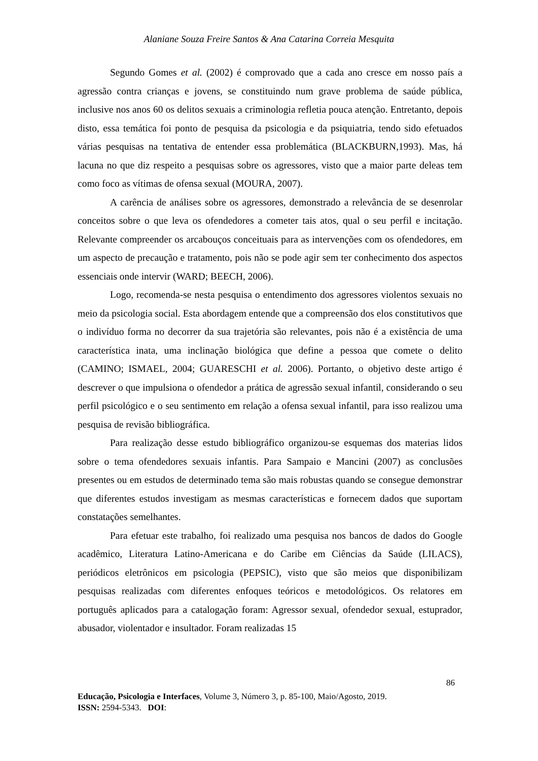Alaniane Souza Freire Santos & Ana Catarina Correia Mesquita
Segundo Gomes et al. (2002) é comprovado que a cada ano cresce em nosso país a agressão contra crianças e jovens, se constituindo num grave problema de saúde pública, inclusive nos anos 60 os delitos sexuais a criminologia refletia pouca atenção. Entretanto, depois disto, essa temática foi ponto de pesquisa da psicologia e da psiquiatria, tendo sido efetuados várias pesquisas na tentativa de entender essa problemática (BLACKBURN,1993). Mas, há lacuna no que diz respeito a pesquisas sobre os agressores, visto que a maior parte deleas tem como foco as vítimas de ofensa sexual (MOURA, 2007).
A carência de análises sobre os agressores, demonstrado a relevância de se desenrolar conceitos sobre o que leva os ofendedores a cometer tais atos, qual o seu perfil e incitação. Relevante compreender os arcabouços conceituais para as intervenções com os ofendedores, em um aspecto de precaução e tratamento, pois não se pode agir sem ter conhecimento dos aspectos essenciais onde intervir (WARD; BEECH, 2006).
Logo, recomenda-se nesta pesquisa o entendimento dos agressores violentos sexuais no meio da psicologia social. Esta abordagem entende que a compreensão dos elos constitutivos que o indivíduo forma no decorrer da sua trajetória são relevantes, pois não é a existência de uma característica inata, uma inclinação biológica que define a pessoa que comete o delito (CAMINO; ISMAEL, 2004; GUARESCHI et al. 2006). Portanto, o objetivo deste artigo é descrever o que impulsiona o ofendedor a prática de agressão sexual infantil, considerando o seu perfil psicológico e o seu sentimento em relação a ofensa sexual infantil, para isso realizou uma pesquisa de revisão bibliográfica.
Para realização desse estudo bibliográfico organizou-se esquemas dos materias lidos sobre o tema ofendedores sexuais infantis. Para Sampaio e Mancini (2007) as conclusões presentes ou em estudos de determinado tema são mais robustas quando se consegue demonstrar que diferentes estudos investigam as mesmas características e fornecem dados que suportam constatações semelhantes.
Para efetuar este trabalho, foi realizado uma pesquisa nos bancos de dados do Google acadêmico, Literatura Latino-Americana e do Caribe em Ciências da Saúde (LILACS), periódicos eletrônicos em psicologia (PEPSIC), visto que são meios que disponibilizam pesquisas realizadas com diferentes enfoques teóricos e metodológicos. Os relatores em português aplicados para a catalogação foram: Agressor sexual, ofendedor sexual, estuprador, abusador, violentador e insultador. Foram realizadas 15
86
Educação, Psicologia e Interfaces, Volume 3, Número 3, p. 85-100, Maio/Agosto, 2019.
ISSN: 2594-5343. DOI: